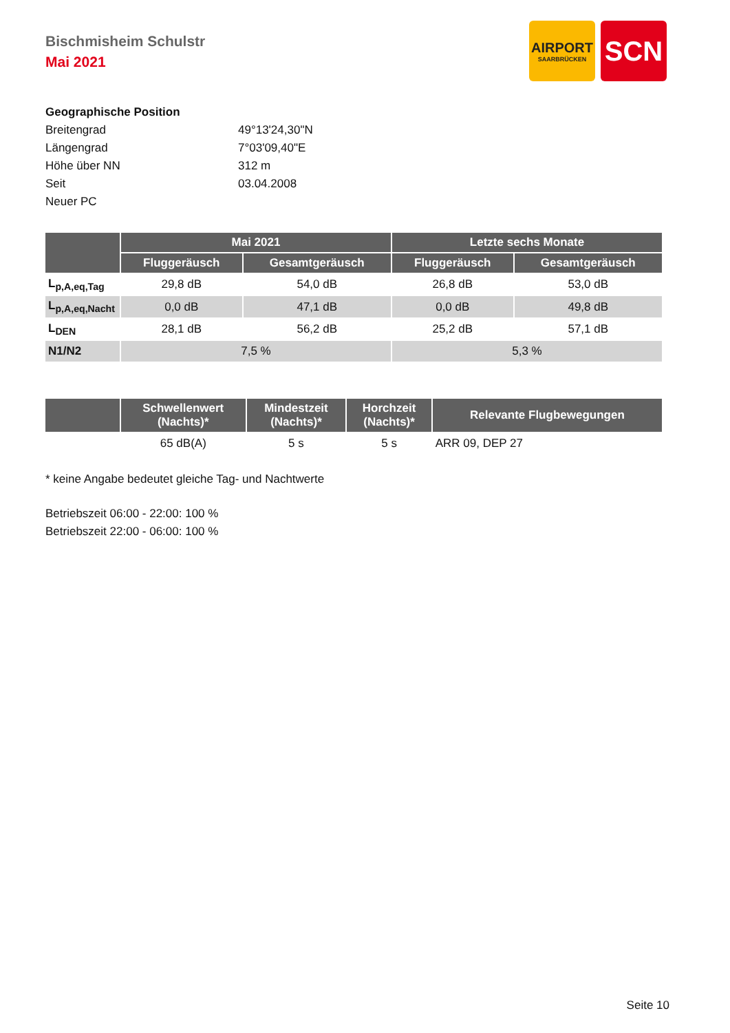AIRPORT
SAARBRÜCKEN
SCN
Bischmisheim Schulstr
Mai 2021
Geographische Position
Breitengrad 49°13'24,30"N
Längengrad 7°03'09,40"E
Höhe über NN 312 m
Seit 03.04.2008
Neuer PC
| | Mai 2021 | | Letzte sechs Monate | |
| --- | --- | --- | --- | --- |
| | Fluggeräusch | Gesamtgeräusch | Fluggeräusch | Gesamtgeräusch |
| L<sub>p,A,eq,Tag</sub> | 29,8 dB | 54,0 dB | 26,8 dB | 53,0 dB |
| L<sub>p,A,eq,Nacht</sub> | 0,0 dB | 47,1 dB | 0,0 dB | 49,8 dB |
| L<sub>DEN</sub> | 28,1 dB | 56,2 dB | 25,2 dB | 57,1 dB |
| N1/N2 | 7,5 % | | 5,3 % | |
| | Schwellenwert (Nachts)* | Mindestzeit (Nachts)* | Horchzeit (Nachts)* | Relevante Flugbewegungen |
| --- | --- | --- | --- | --- |
| | 65 dB(A) | 5 s | 5 s | ARR 09, DEP 27 |
* keine Angabe bedeutet gleiche Tag- und Nachtwerte
Betriebszeit 06:00 - 22:00: 100 %
Betriebszeit 22:00 - 06:00: 100 %
Seite 10